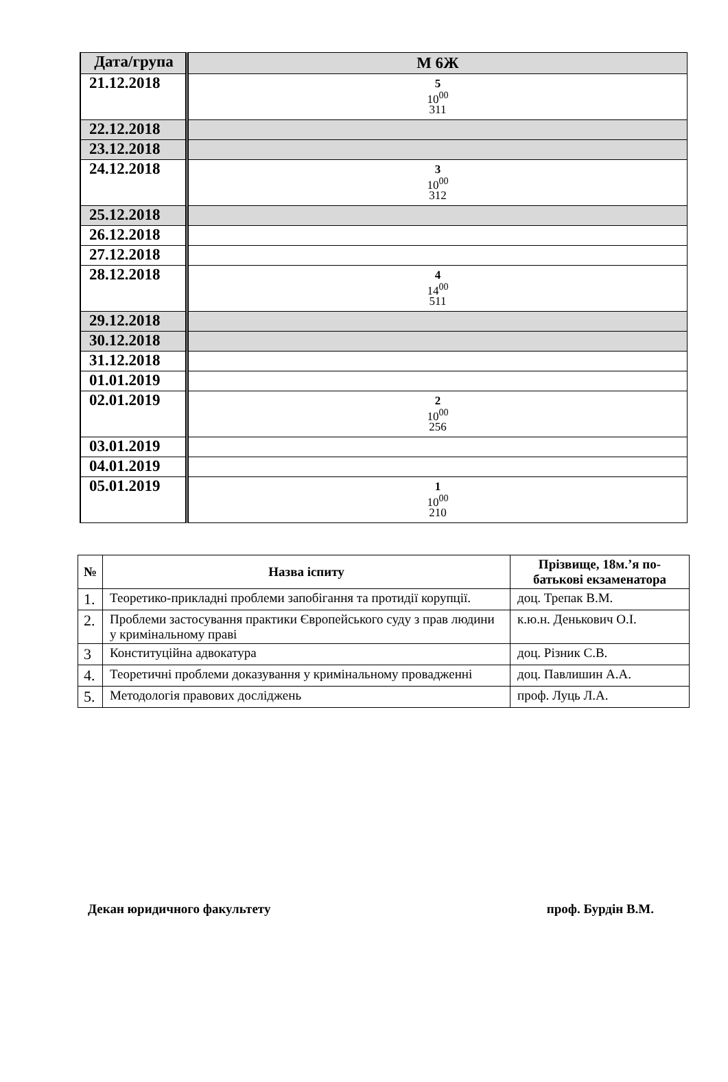| Дата/група | М 6Ж |
| --- | --- |
| 21.12.2018 | 5 10<sup>00</sup> 311 |
| 22.12.2018 | |
| 23.12.2018 | |
| 24.12.2018 | 3 10<sup>00</sup> 312 |
| 25.12.2018 | |
| 26.12.2018 | |
| 27.12.2018 | |
| 28.12.2018 | 4 14<sup>00</sup> 511 |
| 29.12.2018 | |
| 30.12.2018 | |
| 31.12.2018 | |
| 01.01.2019 | |
| 02.01.2019 | 2 10<sup>00</sup> 256 |
| 03.01.2019 | |
| 04.01.2019 | |
| 05.01.2019 | 1 10<sup>00</sup> 210 |
| № | Назва іспиту | Прізвище, 18м.’я по-батькові екзаменатора |
| --- | --- | --- |
| 1. | Теоретико-прикладні проблеми запобігання та протидії корупції. | доц. Трепак В.М. |
| 2. | Проблеми застосування практики Європейського суду з прав людини у кримінальному праві | к.ю.н. Денькович О.І. |
| 3 | Конституційна адвокатура | доц. Різник С.В. |
| 4. | Теоретичні проблеми доказування у кримінальному провадженні | доц. Павлишин А.А. |
| 5. | Методологія правових досліджень | проф. Луць Л.А. |
Декан юридичного факультету проф. Бурдін В.М.